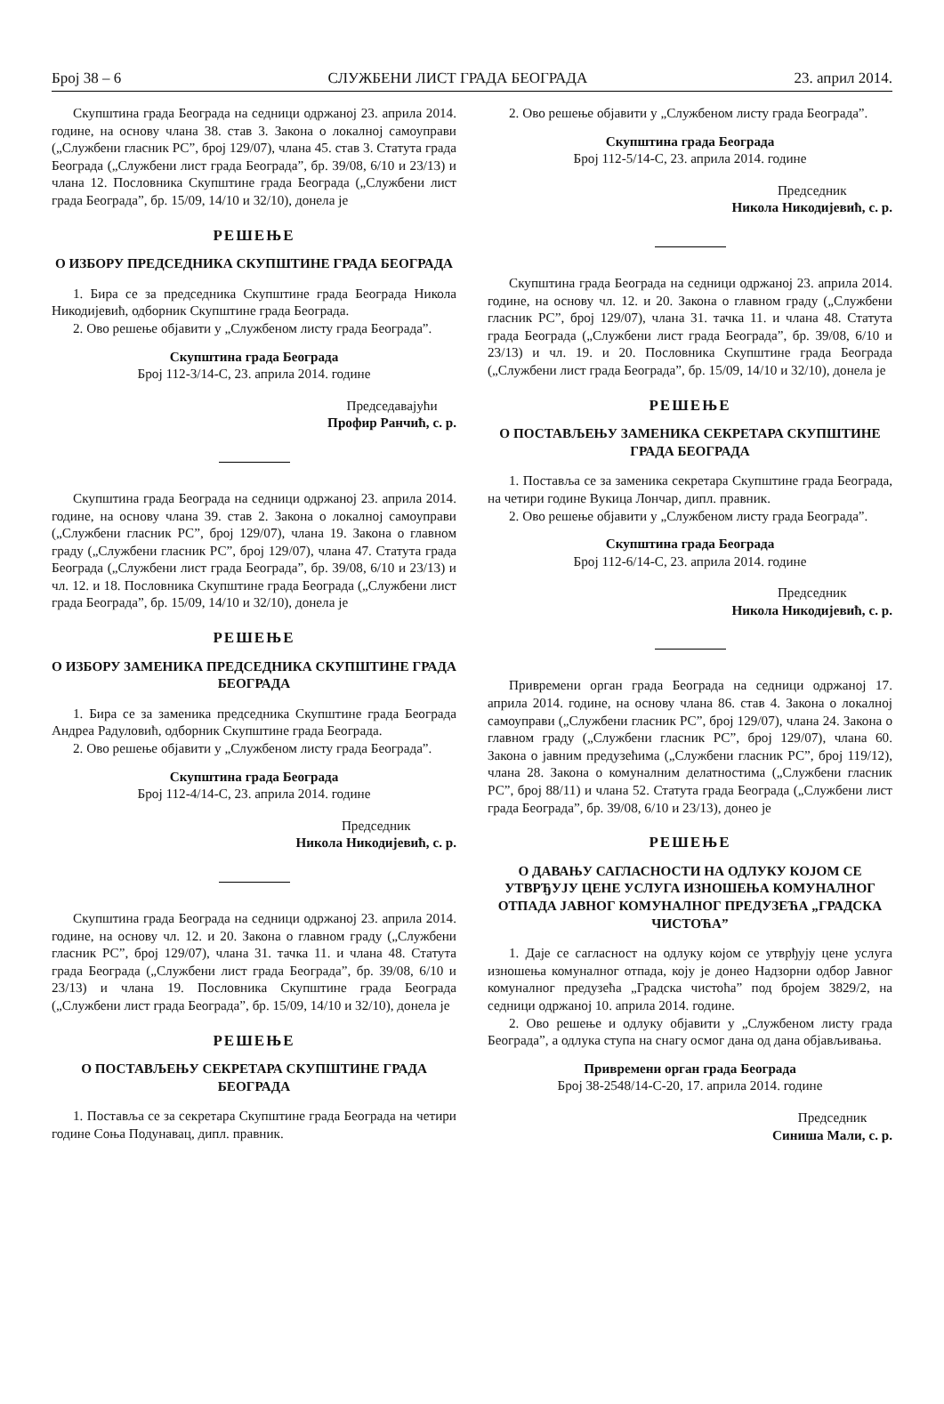Број 38 – 6 СЛУЖБЕНИ ЛИСТ ГРАДА БЕОГРАДА 23. април 2014.
Скупштина града Београда на седници одржаној 23. априла 2014. године, на основу члана 38. став 3. Закона о локалној самоуправи („Службени гласник РС”, број 129/07), члана 45. став 3. Статута града Београда („Службени лист града Београда”, бр. 39/08, 6/10 и 23/13) и члана 12. Пословника Скупштине града Београда („Службени лист града Београда”, бр. 15/09, 14/10 и 32/10), донела је
РЕШЕЊЕ
О ИЗБОРУ ПРЕДСЕДНИКА СКУПШТИНЕ ГРАДА БЕОГРАДА
1. Бира се за председника Скупштине града Београда Никола Никодијевић, одборник Скупштине града Београда.
2. Ово решење објавити у „Службеном листу града Београда”.
Скупштина града Београда
Број 112-3/14-С, 23. априла 2014. године
Председавајући
Профир Ранчић, с. р.
Скупштина града Београда на седници одржаној 23. априла 2014. године, на основу члана 39. став 2. Закона о локалној самоуправи („Службени гласник РС”, број 129/07), члана 19. Закона о главном граду („Службени гласник РС”, број 129/07), члана 47. Статута града Београда („Службени лист града Београда”, бр. 39/08, 6/10 и 23/13) и чл. 12. и 18. Пословника Скупштине града Београда („Службени лист града Београда”, бр. 15/09, 14/10 и 32/10), донела је
РЕШЕЊЕ
О ИЗБОРУ ЗАМЕНИКА ПРЕДСЕДНИКА СКУПШТИНЕ ГРАДА БЕОГРАДА
1. Бира се за заменика председника Скупштине града Београда Андреа Радуловић, одборник Скупштине града Београда.
2. Ово решење објавити у „Службеном листу града Београда”.
Скупштина града Београда
Број 112-4/14-С, 23. априла 2014. године
Председник
Никола Никодијевић, с. р.
Скупштина града Београда на седници одржаној 23. априла 2014. године, на основу чл. 12. и 20. Закона о главном граду („Службени гласник РС”, број 129/07), члана 31. тачка 11. и члана 48. Статута града Београда („Службени лист града Београда”, бр. 39/08, 6/10 и 23/13) и члана 19. Пословника Скупштине града Београда („Службени лист града Београда”, бр. 15/09, 14/10 и 32/10), донела је
РЕШЕЊЕ
О ПОСТАВЉЕЊУ СЕКРЕТАРА СКУПШТИНЕ ГРАДА БЕОГРАДА
1. Поставља се за секретара Скупштине града Београда на четири године Соња Подунавац, дипл. правник.
2. Ово решење објавити у „Службеном листу града Београда”.
Скупштина града Београда
Број 112-5/14-С, 23. априла 2014. године
Председник
Никола Никодијевић, с. р.
Скупштина града Београда на седници одржаној 23. априла 2014. године, на основу чл. 12. и 20. Закона о главном граду („Службени гласник РС”, број 129/07), члана 31. тачка 11. и члана 48. Статута града Београда („Службени лист града Београда”, бр. 39/08, 6/10 и 23/13) и чл. 19. и 20. Пословника Скупштине града Београда („Службени лист града Београда”, бр. 15/09, 14/10 и 32/10), донела је
РЕШЕЊЕ
О ПОСТАВЉЕЊУ ЗАМЕНИКА СЕКРЕТАРА СКУПШТИНЕ ГРАДА БЕОГРАДА
1. Поставља се за заменика секретара Скупштине града Београда, на четири године Вукица Лончар, дипл. правник.
2. Ово решење објавити у „Службеном листу града Београда”.
Скупштина града Београда
Број 112-6/14-С, 23. априла 2014. године
Председник
Никола Никодијевић, с. р.
Привремени орган града Београда на седници одржаној 17. априла 2014. године, на основу члана 86. став 4. Закона о локалној самоуправи („Службени гласник РС”, број 129/07), члана 24. Закона о главном граду („Службени гласник РС”, број 129/07), члана 60. Закона о јавним предузећима („Службени гласник РС”, број 119/12), члана 28. Закона о комуналним делатностима („Службени гласник РС”, број 88/11) и члана 52. Статута града Београда („Службени лист града Београда”, бр. 39/08, 6/10 и 23/13), донео је
РЕШЕЊЕ
О ДАВАЊУ САГЛАСНОСТИ НА ОДЛУКУ КОЈОМ СЕ УТВРЂУЈУ ЦЕНЕ УСЛУГА ИЗНОШЕЊА КОМУНАЛНОГ ОТПАДА ЈАВНОГ КОМУНАЛНОГ ПРЕДУЗЕЋА „ГРАДСКА ЧИСТОЋА”
1. Даје се сагласност на одлуку којом се утврђују цене услуга изношења комуналног отпада, коју је донео Надзорни одбор Јавног комуналног предузећа „Градска чистоћа” под бројем 3829/2, на седници одржаној 10. априла 2014. године.
2. Ово решење и одлуку објавити у „Службеном листу града Београда”, а одлука ступа на снагу осмог дана од дана објављивања.
Привремени орган града Београда
Број 38-2548/14-С-20, 17. априла 2014. године
Председник
Синиша Мали, с. р.